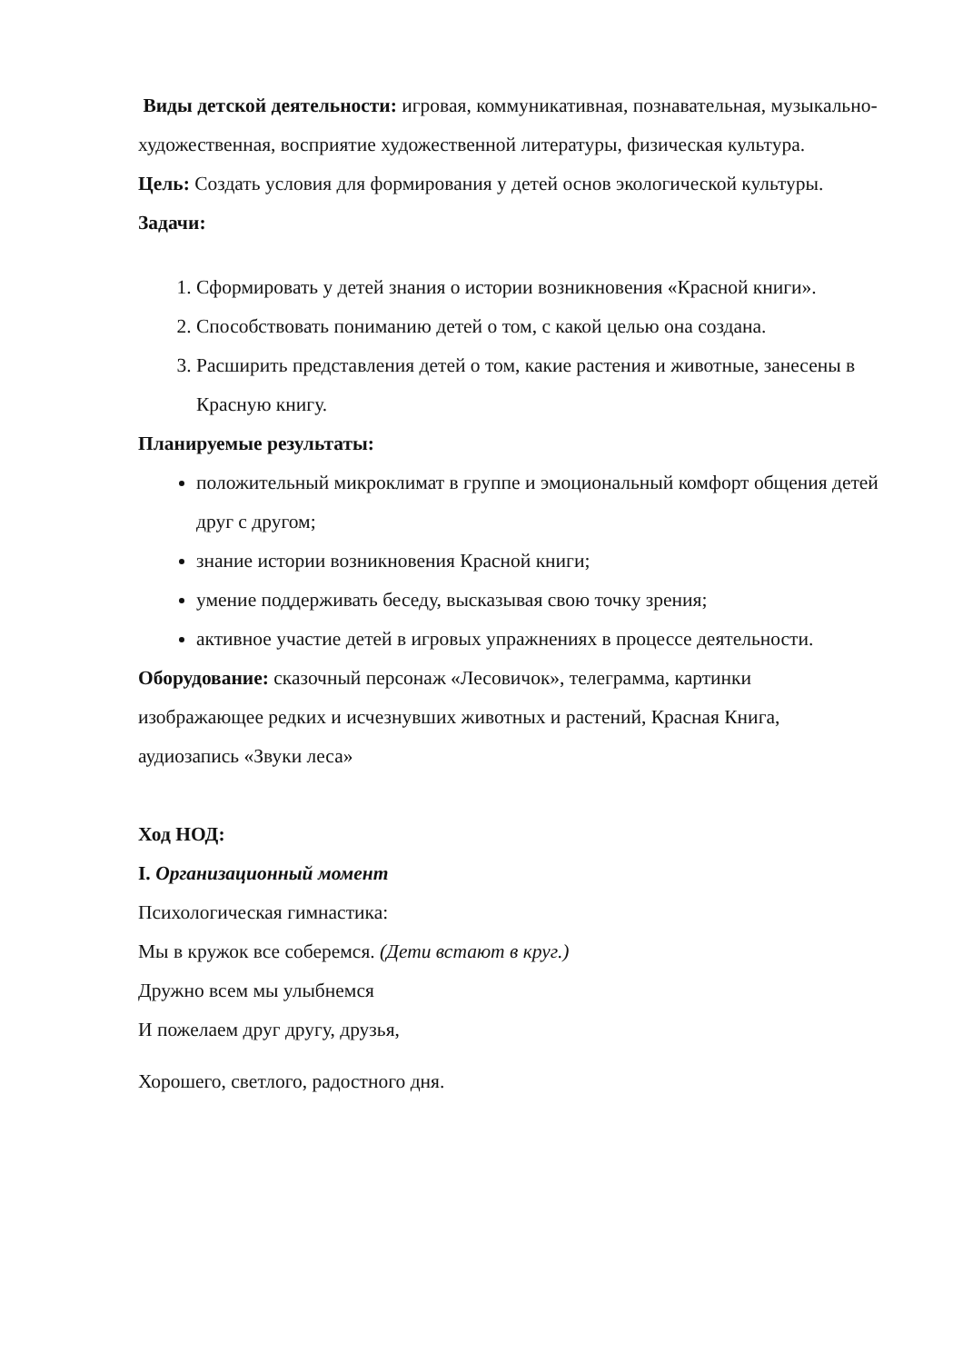Виды детской деятельности: игровая, коммуникативная, познавательная, музыкально-художественная, восприятие художественной литературы, физическая культура.
Цель: Создать условия для формирования у детей основ экологической культуры.
Задачи:
1. Сформировать у детей знания о истории возникновения «Красной книги».
2. Способствовать пониманию детей о том, с какой целью она создана.
3. Расширить представления детей о том, какие растения и животные, занесены в Красную книгу.
Планируемые результаты:
положительный микроклимат в группе и эмоциональный комфорт общения детей друг с другом;
знание истории возникновения Красной книги;
умение поддерживать беседу, высказывая свою точку зрения;
активное участие детей в игровых упражнениях в процессе деятельности.
Оборудование: сказочный персонаж «Лесовичок», телеграмма, картинки изображающее редких и исчезнувших животных и растений, Красная Книга, аудиозапись «Звуки леса»
Ход НОД:
I. Организационный момент
Психологическая гимнастика:
Мы в кружок все соберемся. (Дети встают в круг.)
Дружно всем мы улыбнемся
И пожелаем друг другу, друзья,
Хорошего, светлого, радостного дня.